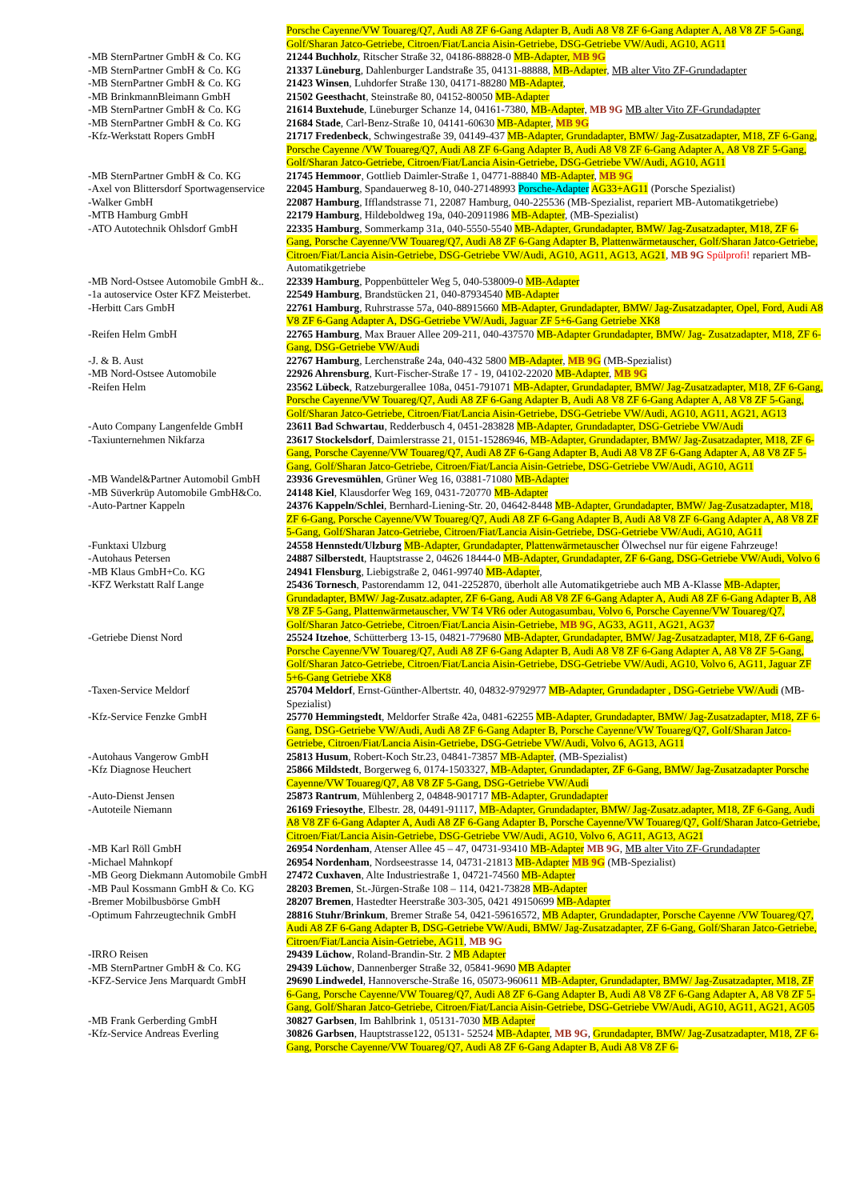| | Porsche Cayenne/VW Touareg/Q7, Audi A8 ZF 6-Gang Adapter B, Audi A8 V8 ZF 6-Gang Adapter A, A8 V8 ZF 5-Gang, Golf/Sharan Jatco-Getriebe, Citroen/Fiat/Lancia Aisin-Getriebe, DSG-Getriebe VW/Audi, AG10, AG11 |
| -MB SternPartner GmbH & Co. KG | 21244 Buchholz , Ritscher Straße 32, 04186-88828-0 MB-Adapter, MB 9G |
| -MB SternPartner GmbH & Co. KG | 21337 Lüneburg , Dahlenburger Landstraße 35, 04131-88888, MB-Adapter , MB alter Vito ZF-Grundadapter |
| -MB SternPartner GmbH & Co. KG | 21423 Winsen , Luhdorfer Straße 130, 04171-88280 MB-Adapter , |
| -MB BrinkmannBleimann GmbH | 21502 Geesthacht , Steinstraße 80, 04152-80050 MB-Adapter |
| -MB SternPartner GmbH & Co. KG | 21614 Buxtehude , Lüneburger Schanze 14, 04161-7380, MB-Adapter , MB 9G MB alter Vito ZF-Grundadapter |
| -MB SternPartner GmbH & Co. KG | 21684 Stade , Carl-Benz-Straße 10, 04141-60630 MB-Adapter , MB 9G |
| -Kfz-Werkstatt Ropers GmbH | 21717 Fredenbeck , Schwingestraße 39, 04149-437 MB-Adapter, Grundadapter, BMW/ Jag-Zusatzadapter, M18, ZF 6-Gang, Porsche Cayenne /VW Touareg/Q7, Audi A8 ZF 6-Gang Adapter B, Audi A8 V8 ZF 6-Gang Adapter A, A8 V8 ZF 5-Gang, Golf/Sharan Jatco-Getriebe, Citroen/Fiat/Lancia Aisin-Getriebe, DSG-Getriebe VW/Audi, AG10, AG11 |
| -MB SternPartner GmbH & Co. KG | 21745 Hemmoor , Gottlieb Daimler-Straße 1, 04771-88840 MB-Adapter , MB 9G |
| -Axel von Blittersdorf Sportwagenservice | 22045 Hamburg , Spandauerweg 8-10, 040-27148993 Porsche-Adapter AG33+AG11 (Porsche Spezialist) |
| -Walker GmbH | 22087 Hamburg , Ifflandstrasse 71, 22087 Hamburg, 040-225536 (MB-Spezialist, repariert MB-Automatikgetriebe) |
| -MTB Hamburg GmbH | 22179 Hamburg , Hildeboldweg 19a, 040-20911986 MB-Adapter , (MB-Spezialist) |
| -ATO Autotechnik Ohlsdorf GmbH | 22335 Hamburg , Sommerkamp 31a, 040-5550-5540 MB-Adapter, Grundadapter, BMW/ Jag-Zusatzadapter, M18, ZF 6-Gang, Porsche Cayenne/VW Touareg/Q7, Audi A8 ZF 6-Gang Adapter B, Plattenwärmetauscher, Golf/Sharan Jatco-Getriebe, Citroen/Fiat/Lancia Aisin-Getriebe, DSG-Getriebe VW/Audi, AG10, AG11, AG13, AG21 , MB 9G Spülprofi! repariert MB-Automatikgetriebe |
| -MB Nord-Ostsee Automobile GmbH &.. | 22339 Hamburg , Poppenbütteler Weg 5, 040-538009-0 MB-Adapter |
| -1a autoservice Oster KFZ Meisterbet. | 22549 Hamburg , Brandstücken 21, 040-87934540 MB-Adapter |
| -Herbitt Cars GmbH | 22761 Hamburg , Ruhrstrasse 57a, 040-88915660 MB-Adapter, Grundadapter, BMW/ Jag-Zusatzadapter, Opel, Ford, Audi A8 V8 ZF 6-Gang Adapter A, DSG-Getriebe VW/Audi, Jaguar ZF 5+6-Gang Getriebe XK8 |
| -Reifen Helm GmbH | 22765 Hamburg , Max Brauer Allee 209-211, 040-437570 MB-Adapter Grundadapter, BMW/ Jag- Zusatzadapter, M18, ZF 6- Gang, DSG-Getriebe VW/Audi |
| -J. & B. Aust | 22767 Hamburg , Lerchenstraße 24a, 040-432 5800 MB-Adapter , MB 9G (MB-Spezialist) |
| -MB Nord-Ostsee Automobile | 22926 Ahrensburg , Kurt-Fischer-Straße 17 - 19, 04102-22020 MB-Adapter , MB 9G |
| -Reifen Helm | 23562 Lübeck , Ratzeburgerallee 108a, 0451-791071 MB-Adapter, Grundadapter, BMW/ Jag-Zusatzadapter, M18, ZF 6-Gang, Porsche Cayenne/VW Touareg/Q7, Audi A8 ZF 6-Gang Adapter B, Audi A8 V8 ZF 6-Gang Adapter A, A8 V8 ZF 5-Gang, Golf/Sharan Jatco-Getriebe, Citroen/Fiat/Lancia Aisin-Getriebe, DSG-Getriebe VW/Audi, AG10, AG11, AG21, AG13 |
| -Auto Company Langenfelde GmbH | 23611 Bad Schwartau , Redderbusch 4, 0451-283828 MB-Adapter, Grundadapter, DSG-Getriebe VW/Audi |
| -Taxiunternehmen Nikfarza | 23617 Stockelsdorf , Daimlerstrasse 21, 0151-15286946, MB-Adapter, Grundadapter, BMW/ Jag-Zusatzadapter, M18, ZF 6-Gang, Porsche Cayenne/VW Touareg/Q7, Audi A8 ZF 6-Gang Adapter B, Audi A8 V8 ZF 6-Gang Adapter A, A8 V8 ZF 5-Gang, Golf/Sharan Jatco-Getriebe, Citroen/Fiat/Lancia Aisin-Getriebe, DSG-Getriebe VW/Audi, AG10, AG11 |
| -MB Wandel&Partner Automobil GmbH | 23936 Grevesmühlen , Grüner Weg 16, 03881-71080 MB-Adapter |
| -MB Süverkrüp Automobile GmbH&Co. | 24148 Kiel , Klausdorfer Weg 169, 0431-720770 MB-Adapter |
| -Auto-Partner Kappeln | 24376 Kappeln/Schlei , Bernhard-Liening-Str. 20, 04642-8448 MB-Adapter, Grundadapter, BMW/ Jag-Zusatzadapter, M18, ZF 6-Gang, Porsche Cayenne/VW Touareg/Q7, Audi A8 ZF 6-Gang Adapter B, Audi A8 V8 ZF 6-Gang Adapter A, A8 V8 ZF 5-Gang, Golf/Sharan Jatco-Getriebe, Citroen/Fiat/Lancia Aisin-Getriebe, DSG-Getriebe VW/Audi, AG10, AG11 |
| -Funktaxi Ulzburg | 24558 Hennstedt/Ulzburg MB-Adapter, Grundadapter, Plattenwärmetauscher Ölwechsel nur für eigene Fahrzeuge! |
| -Autohaus Petersen | 24887 Silberstedt , Hauptstrasse 2, 04626 18444-0 MB-Adapter, Grundadapter, ZF 6-Gang, DSG-Getriebe VW/Audi, Volvo 6 |
| -MB Klaus GmbH+Co. KG | 24941 Flensburg , Liebigstraße 2, 0461-99740 MB-Adapter , |
| -KFZ Werkstatt Ralf Lange | 25436 Tornesch , Pastorendamm 12, 041-2252870, überholt alle Automatikgetriebe auch MB A-Klasse MB-Adapter, Grundadapter, BMW/ Jag-Zusatz.adapter, ZF 6-Gang, Audi A8 V8 ZF 6-Gang Adapter A, Audi A8 ZF 6-Gang Adapter B, A8 V8 ZF 5-Gang, Plattenwärmetauscher, VW T4 VR6 oder Autogasumbau, Volvo 6, Porsche Cayenne/VW Touareg/Q7, Golf/Sharan Jatco-Getriebe, Citroen/Fiat/Lancia Aisin-Getriebe, MB 9G , AG33, AG11, AG21, AG37 |
| -Getriebe Dienst Nord | 25524 Itzehoe , Schütterberg 13-15, 04821-779680 MB-Adapter, Grundadapter, BMW/ Jag-Zusatzadapter, M18, ZF 6-Gang, Porsche Cayenne/VW Touareg/Q7, Audi A8 ZF 6-Gang Adapter B, Audi A8 V8 ZF 6-Gang Adapter A, A8 V8 ZF 5-Gang, Golf/Sharan Jatco-Getriebe, Citroen/Fiat/Lancia Aisin-Getriebe, DSG-Getriebe VW/Audi, AG10, Volvo 6, AG11, Jaguar ZF 5+6-Gang Getriebe XK8 |
| -Taxen-Service Meldorf | 25704 Meldorf , Ernst-Günther-Albertstr. 40, 04832-9792977 MB-Adapter, Grundadapter , DSG-Getriebe VW/Audi (MB-Spezialist) |
| -Kfz-Service Fenzke GmbH | 25770 Hemmingstedt , Meldorfer Straße 42a, 0481-62255 MB-Adapter, Grundadapter, BMW/ Jag-Zusatzadapter, M18, ZF 6-Gang, DSG-Getriebe VW/Audi, Audi A8 ZF 6-Gang Adapter B, Porsche Cayenne/VW Touareg/Q7, Golf/Sharan Jatco-Getriebe, Citroen/Fiat/Lancia Aisin-Getriebe, DSG-Getriebe VW/Audi, Volvo 6, AG13, AG11 |
| -Autohaus Vangerow GmbH | 25813 Husum , Robert-Koch Str.23, 04841-73857 MB-Adapter , (MB-Spezialist) |
| -Kfz Diagnose Heuchert | 25866 Mildstedt , Borgerweg 6, 0174-1503327, MB-Adapter, Grundadapter, ZF 6-Gang, BMW/ Jag-Zusatzadapter Porsche Cayenne/VW Touareg/Q7, A8 V8 ZF 5-Gang, DSG-Getriebe VW/Audi |
| -Auto-Dienst Jensen | 25873 Rantrum , Mühlenberg 2, 04848-901717 MB-Adapter, Grundadapter |
| -Autoteile Niemann | 26169 Friesoythe , Elbestr. 28, 04491-91117, MB-Adapter, Grundadapter, BMW/ Jag-Zusatz.adapter, M18, ZF 6-Gang, Audi A8 V8 ZF 6-Gang Adapter A, Audi A8 ZF 6-Gang Adapter B, Porsche Cayenne/VW Touareg/Q7, Golf/Sharan Jatco-Getriebe, Citroen/Fiat/Lancia Aisin-Getriebe, DSG-Getriebe VW/Audi, AG10, Volvo 6, AG11, AG13, AG21 |
| -MB Karl Röll GmbH | 26954 Nordenham , Atenser Allee 45 – 47, 04731-93410 MB-Adapter MB 9G , MB alter Vito ZF-Grundadapter |
| -Michael Mahnkopf | 26954 Nordenham , Nordseestrasse 14, 04731-21813 MB-Adapter MB 9G (MB-Spezialist) |
| -MB Georg Diekmann Automobile GmbH | 27472 Cuxhaven , Alte Industriestraße 1, 04721-74560 MB-Adapter |
| -MB Paul Kossmann GmbH & Co. KG | 28203 Bremen , St.-Jürgen-Straße 108 – 114, 0421-73828 MB-Adapter |
| -Bremer Mobilbusbörse GmbH | 28207 Bremen , Hastedter Heerstraße 303-305, 0421 49150699 MB-Adapter |
| -Optimum Fahrzeugtechnik GmbH | 28816 Stuhr/Brinkum , Bremer Straße 54, 0421-59616572, MB Adapter, Grundadapter, Porsche Cayenne /VW Touareg/Q7, Audi A8 ZF 6-Gang Adapter B, DSG-Getriebe VW/Audi, BMW/ Jag-Zusatzadapter, ZF 6-Gang, Golf/Sharan Jatco-Getriebe, Citroen/Fiat/Lancia Aisin-Getriebe, AG11 , MB 9G |
| -IRRO Reisen | 29439 Lüchow , Roland-Brandin-Str. 2 MB Adapter |
| -MB SternPartner GmbH & Co. KG | 29439 Lüchow , Dannenberger Straße 32, 05841-9690 MB Adapter |
| -KFZ-Service Jens Marquardt GmbH | 29690 Lindwedel , Hannoversche-Straße 16, 05073-960611 MB-Adapter, Grundadapter, BMW/ Jag-Zusatzadapter, M18, ZF 6-Gang, Porsche Cayenne/VW Touareg/Q7, Audi A8 ZF 6-Gang Adapter B, Audi A8 V8 ZF 6-Gang Adapter A, A8 V8 ZF 5-Gang, Golf/Sharan Jatco-Getriebe, Citroen/Fiat/Lancia Aisin-Getriebe, DSG-Getriebe VW/Audi, AG10, AG11, AG21, AG05 |
| -MB Frank Gerberding GmbH | 30827 Garbsen , Im Bahlbrink 1, 05131-7030 MB Adapter |
| -Kfz-Service Andreas Everling | 30826 Garbsen , Hauptstrasse122, 05131- 52524 MB-Adapter , MB 9G , Grundadapter, BMW/ Jag-Zusatzadapter, M18, ZF 6-Gang, Porsche Cayenne/VW Touareg/Q7, Audi A8 ZF 6-Gang Adapter B, Audi A8 V8 ZF 6- |